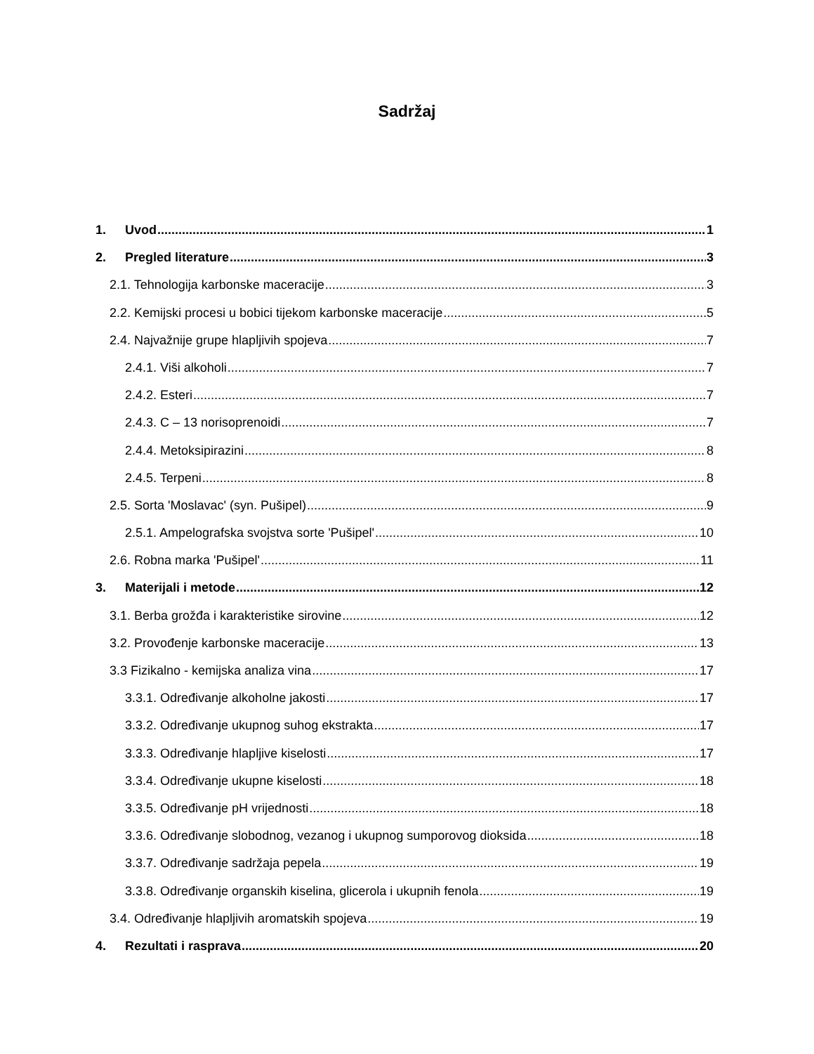Sadržaj
1. Uvod 1
2. Pregled literature 3
2.1. Tehnologija karbonske maceracije 3
2.2. Kemijski procesi u bobici tijekom karbonske maceracije 5
2.4. Najvažnije grupe hlapljivih spojeva 7
2.4.1. Viši alkoholi 7
2.4.2. Esteri 7
2.4.3. C – 13 norisoprenoidi 7
2.4.4. Metoksipirazini 8
2.4.5. Terpeni 8
2.5. Sorta 'Moslavac' (syn. Pušipel) 9
2.5.1. Ampelografska svojstva sorte 'Pušipel' 10
2.6. Robna marka 'Pušipel' 11
3. Materijali i metode 12
3.1. Berba grožđa i karakteristike sirovine 12
3.2. Provođenje karbonske maceracije 13
3.3 Fizikalno - kemijska analiza vina 17
3.3.1. Određivanje alkoholne jakosti 17
3.3.2. Određivanje ukupnog suhog ekstrakta 17
3.3.3. Određivanje hlapljive kiselosti 17
3.3.4. Određivanje ukupne kiselosti 18
3.3.5. Određivanje pH vrijednosti 18
3.3.6. Određivanje slobodnog, vezanog i ukupnog sumporovog dioksida 18
3.3.7. Određivanje sadržaja pepela 19
3.3.8. Određivanje organskih kiselina, glicerola i ukupnih fenola 19
3.4. Određivanje hlapljivih aromatskih spojeva 19
4. Rezultati i rasprava 20